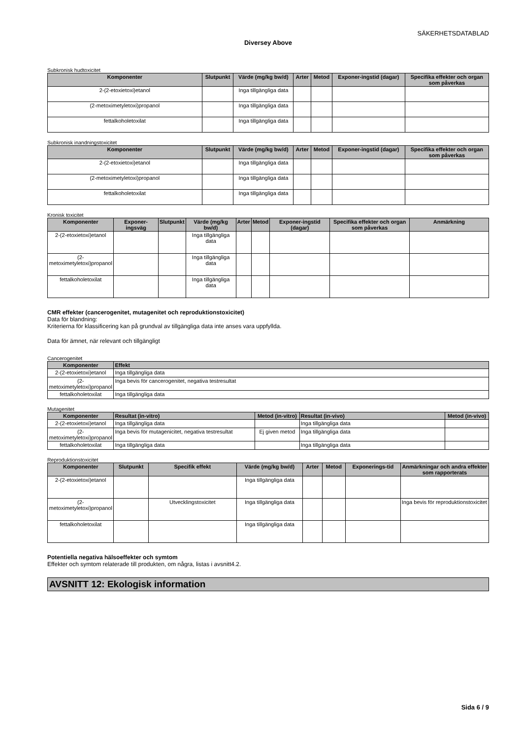SÄKERHETSDATABLAD
Diversey Above
Subkronisk hudtoxicitet
| Komponenter | Slutpunkt | Värde (mg/kg bw/d) | Arter | Metod | Exponer-ingstid (dagar) | Specifika effekter och organ som påverkas |
| --- | --- | --- | --- | --- | --- | --- |
| 2-(2-etoxietoxi)etanol | | Inga tillgängliga data | | | | |
| (2-metoximetyletoxi)propanol | | Inga tillgängliga data | | | | |
| fettalkoholetoxilat | | Inga tillgängliga data | | | | |
Subkronisk inandningstoxicitet
| Komponenter | Slutpunkt | Värde (mg/kg bw/d) | Arter | Metod | Exponer-ingstid (dagar) | Specifika effekter och organ som påverkas |
| --- | --- | --- | --- | --- | --- | --- |
| 2-(2-etoxietoxi)etanol | | Inga tillgängliga data | | | | |
| (2-metoximetyletoxi)propanol | | Inga tillgängliga data | | | | |
| fettalkoholetoxilat | | Inga tillgängliga data | | | | |
Kronisk toxicitet
| Komponenter | Exponer-ingsväg | Slutpunkt | Värde (mg/kg bw/d) | Arter | Metod | Exponer-ingstid (dagar) | Specifika effekter och organ som påverkas | Anmärkning |
| --- | --- | --- | --- | --- | --- | --- | --- | --- |
| 2-(2-etoxietoxi)etanol | | | Inga tillgängliga data | | | | | |
| (2-metoximetyletoxi)propanol | | | Inga tillgängliga data | | | | | |
| fettalkoholetoxilat | | | Inga tillgängliga data | | | | | |
CMR effekter (cancerogenitet, mutagenitet och reproduktionstoxicitet)
Data för blandning:
Kriterierna för klassificering kan på grundval av tillgängliga data inte anses vara uppfyllda.
Data för ämnet, när relevant och tillgängligt
Cancerogenitet
| Komponenter | Effekt |
| --- | --- |
| 2-(2-etoxietoxi)etanol | Inga tillgängliga data |
| (2-metoximetyletoxi)propanol | Inga bevis för cancerogenitet, negativa testresultat |
| fettalkoholetoxilat | Inga tillgängliga data |
Mutagenitet
| Komponenter | Resultat (in-vitro) | Metod (in-vitro) | Resultat (in-vivo) | Metod (in-vivo) |
| --- | --- | --- | --- | --- |
| 2-(2-etoxietoxi)etanol | Inga tillgängliga data | | Inga tillgängliga data | |
| (2-metoximetyletoxi)propanol | Inga bevis för mutagenicitet, negativa testresultat | Ej given metod | Inga tillgängliga data | |
| fettalkoholetoxilat | Inga tillgängliga data | | Inga tillgängliga data | |
Reproduktionstoxicitet
| Komponenter | Slutpunkt | Specifik effekt | Värde (mg/kg bw/d) | Arter | Metod | Exponerings-tid | Anmärkningar och andra effekter som rapporterats |
| --- | --- | --- | --- | --- | --- | --- | --- |
| 2-(2-etoxietoxi)etanol | | | Inga tillgängliga data | | | | |
| (2-metoximetyletoxi)propanol | | Utvecklingstoxicitet | Inga tillgängliga data | | | | Inga bevis för reproduktionstoxicitet |
| fettalkoholetoxilat | | | Inga tillgängliga data | | | | |
Potentiella negativa hälsoeffekter och symtom
Effekter och symtom relaterade till produkten, om några, listas i avsnitt4.2.
AVSNITT 12: Ekologisk information
Sida 6 / 9